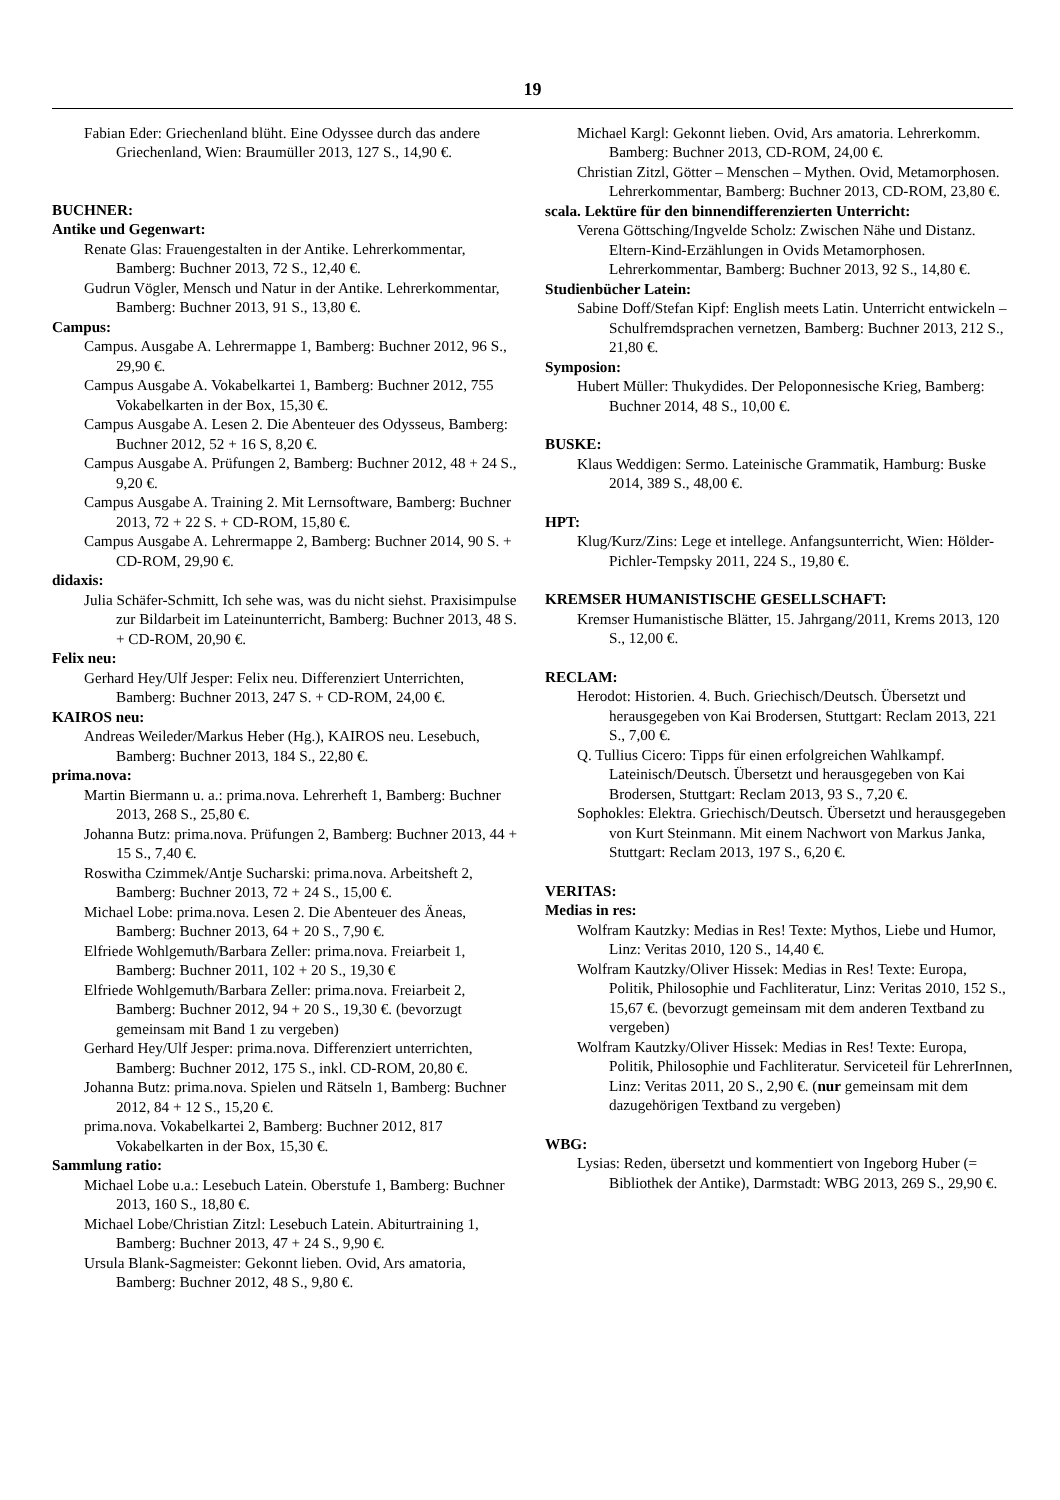19
Fabian Eder: Griechenland blüht. Eine Odyssee durch das andere Griechenland, Wien: Braumüller 2013, 127 S., 14,90 €.
BUCHNER:
Antike und Gegenwart:
Renate Glas: Frauengestalten in der Antike. Lehrerkommentar, Bamberg: Buchner 2013, 72 S., 12,40 €.
Gudrun Vögler, Mensch und Natur in der Antike. Lehrerkommentar, Bamberg: Buchner 2013, 91 S., 13,80 €.
Campus:
Campus. Ausgabe A. Lehrermappe 1, Bamberg: Buchner 2012, 96 S., 29,90 €.
Campus Ausgabe A. Vokabelkartei 1, Bamberg: Buchner 2012, 755 Vokabelkarten in der Box, 15,30 €.
Campus Ausgabe A. Lesen 2. Die Abenteuer des Odysseus, Bamberg: Buchner 2012, 52 + 16 S, 8,20 €.
Campus Ausgabe A. Prüfungen 2, Bamberg: Buchner 2012, 48 + 24 S., 9,20 €.
Campus Ausgabe A. Training 2. Mit Lernsoftware, Bamberg: Buchner 2013, 72 + 22 S. + CD-ROM, 15,80 €.
Campus Ausgabe A. Lehrermappe 2, Bamberg: Buchner 2014, 90 S. + CD-ROM, 29,90 €.
didaxis:
Julia Schäfer-Schmitt, Ich sehe was, was du nicht siehst. Praxisimpulse zur Bildarbeit im Lateinunterricht, Bamberg: Buchner 2013, 48 S. + CD-ROM, 20,90 €.
Felix neu:
Gerhard Hey/Ulf Jesper: Felix neu. Differenziert Unterrichten, Bamberg: Buchner 2013, 247 S. + CD-ROM, 24,00 €.
KAIROS neu:
Andreas Weileder/Markus Heber (Hg.), KAIROS neu. Lesebuch, Bamberg: Buchner 2013, 184 S., 22,80 €.
prima.nova:
Martin Biermann u. a.: prima.nova. Lehrerheft 1, Bamberg: Buchner 2013, 268 S., 25,80 €.
Johanna Butz: prima.nova. Prüfungen 2, Bamberg: Buchner 2013, 44 + 15 S., 7,40 €.
Roswitha Czimmek/Antje Sucharski: prima.nova. Arbeitsheft 2, Bamberg: Buchner 2013, 72 + 24 S., 15,00 €.
Michael Lobe: prima.nova. Lesen 2. Die Abenteuer des Äneas, Bamberg: Buchner 2013, 64 + 20 S., 7,90 €.
Elfriede Wohlgemuth/Barbara Zeller: prima.nova. Freiarbeit 1, Bamberg: Buchner 2011, 102 + 20 S., 19,30 €
Elfriede Wohlgemuth/Barbara Zeller: prima.nova. Freiarbeit 2, Bamberg: Buchner 2012, 94 + 20 S., 19,30 €. (bevorzugt gemeinsam mit Band 1 zu vergeben)
Gerhard Hey/Ulf Jesper: prima.nova. Differenziert unterrichten, Bamberg: Buchner 2012, 175 S., inkl. CD-ROM, 20,80 €.
Johanna Butz: prima.nova. Spielen und Rätseln 1, Bamberg: Buchner 2012, 84 + 12 S., 15,20 €.
prima.nova. Vokabelkartei 2, Bamberg: Buchner 2012, 817 Vokabelkarten in der Box, 15,30 €.
Sammlung ratio:
Michael Lobe u.a.: Lesebuch Latein. Oberstufe 1, Bamberg: Buchner 2013, 160 S., 18,80 €.
Michael Lobe/Christian Zitzl: Lesebuch Latein. Abiturtraining 1, Bamberg: Buchner 2013, 47 + 24 S., 9,90 €.
Ursula Blank-Sagmeister: Gekonnt lieben. Ovid, Ars amatoria, Bamberg: Buchner 2012, 48 S., 9,80 €.
Michael Kargl: Gekonnt lieben. Ovid, Ars amatoria. Lehrerkomm. Bamberg: Buchner 2013, CD-ROM, 24,00 €.
Christian Zitzl, Götter – Menschen – Mythen. Ovid, Metamorphosen. Lehrerkommentar, Bamberg: Buchner 2013, CD-ROM, 23,80 €.
scala. Lektüre für den binnendifferenzierten Unterricht:
Verena Göttsching/Ingvelde Scholz: Zwischen Nähe und Distanz. Eltern-Kind-Erzählungen in Ovids Metamorphosen. Lehrerkommentar, Bamberg: Buchner 2013, 92 S., 14,80 €.
Studienbücher Latein:
Sabine Doff/Stefan Kipf: English meets Latin. Unterricht entwickeln – Schulfremdsprachen vernetzen, Bamberg: Buchner 2013, 212 S., 21,80 €.
Symposion:
Hubert Müller: Thukydides. Der Peloponnesische Krieg, Bamberg: Buchner 2014, 48 S., 10,00 €.
BUSKE:
Klaus Weddigen: Sermo. Lateinische Grammatik, Hamburg: Buske 2014, 389 S., 48,00 €.
HPT:
Klug/Kurz/Zins: Lege et intellege. Anfangsunterricht, Wien: Hölder-Pichler-Tempsky 2011, 224 S., 19,80 €.
KREMSER HUMANISTISCHE GESELLSCHAFT:
Kremser Humanistische Blätter, 15. Jahrgang/2011, Krems 2013, 120 S., 12,00 €.
RECLAM:
Herodot: Historien. 4. Buch. Griechisch/Deutsch. Übersetzt und herausgegeben von Kai Brodersen, Stuttgart: Reclam 2013, 221 S., 7,00 €.
Q. Tullius Cicero: Tipps für einen erfolgreichen Wahlkampf. Lateinisch/Deutsch. Übersetzt und herausgegeben von Kai Brodersen, Stuttgart: Reclam 2013, 93 S., 7,20 €.
Sophokles: Elektra. Griechisch/Deutsch. Übersetzt und herausgegeben von Kurt Steinmann. Mit einem Nachwort von Markus Janka, Stuttgart: Reclam 2013, 197 S., 6,20 €.
VERITAS:
Medias in res:
Wolfram Kautzky: Medias in Res! Texte: Mythos, Liebe und Humor, Linz: Veritas 2010, 120 S., 14,40 €.
Wolfram Kautzky/Oliver Hissek: Medias in Res! Texte: Europa, Politik, Philosophie und Fachliteratur, Linz: Veritas 2010, 152 S., 15,67 €. (bevorzugt gemeinsam mit dem anderen Textband zu vergeben)
Wolfram Kautzky/Oliver Hissek: Medias in Res! Texte: Europa, Politik, Philosophie und Fachliteratur. Serviceteil für LehrerInnen, Linz: Veritas 2011, 20 S., 2,90 €. (nur gemeinsam mit dem dazugehörigen Textband zu vergeben)
WBG:
Lysias: Reden, übersetzt und kommentiert von Ingeborg Huber (= Bibliothek der Antike), Darmstadt: WBG 2013, 269 S., 29,90 €.